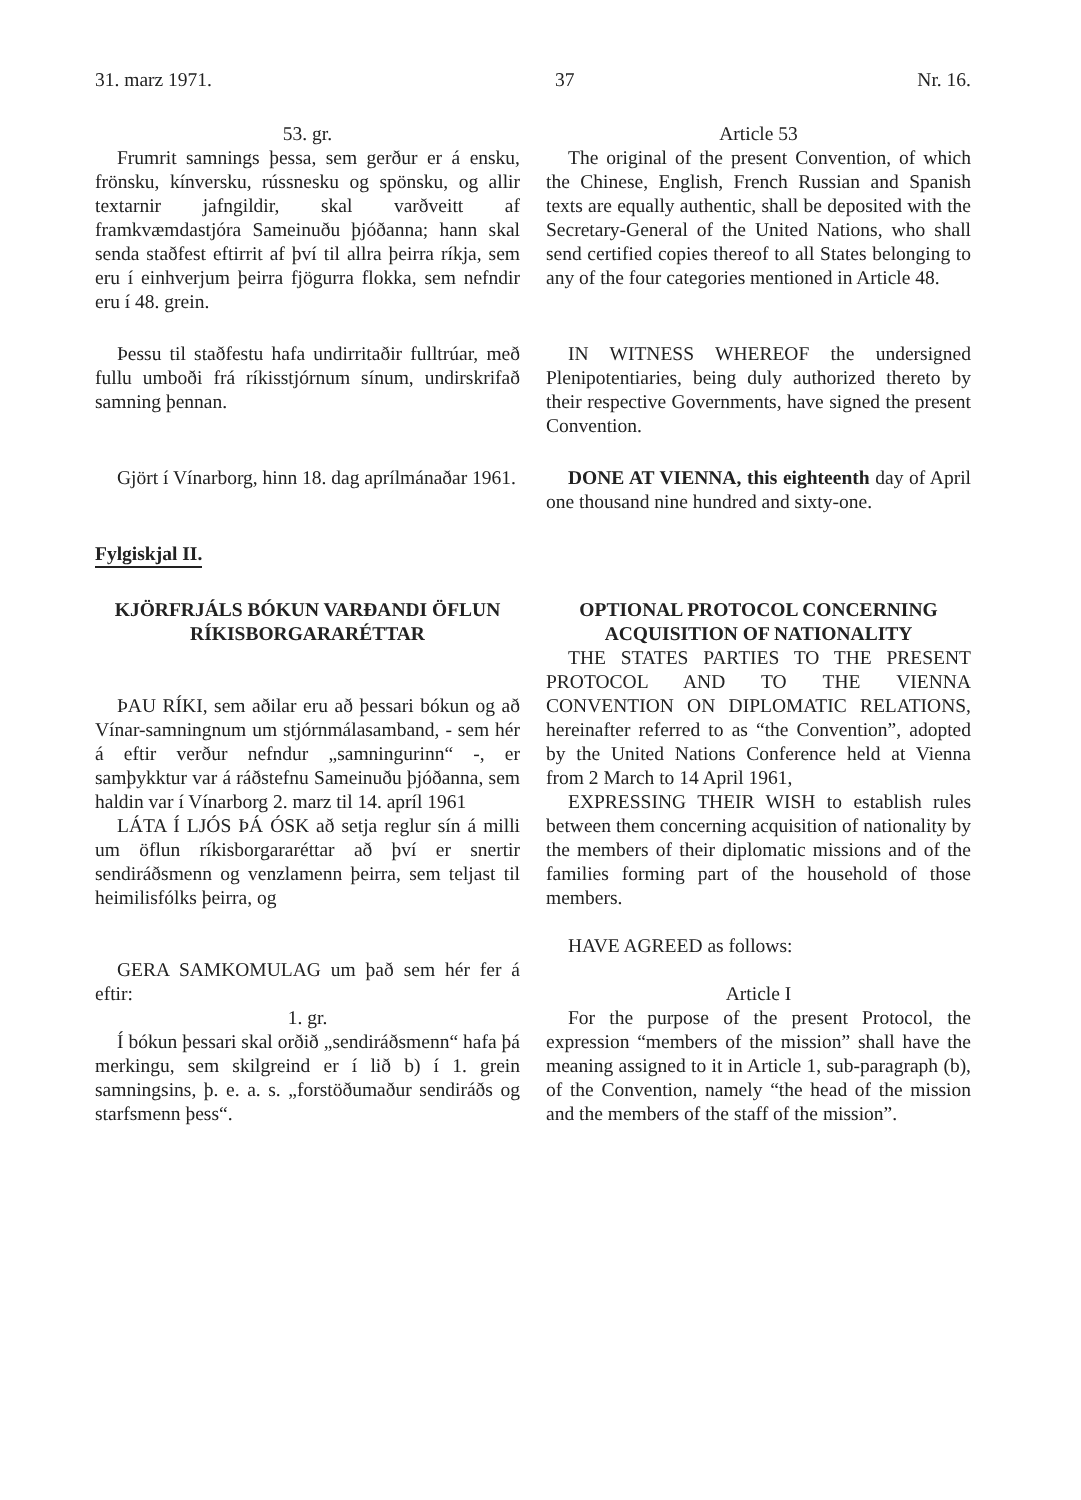31. marz 1971. 37 Nr. 16.
53. gr.
Frumrit samnings þessa, sem gerður er á ensku, frönsku, kínversku, rússnesku og spönsku, og allir textarnir jafngildir, skal varðveitt af framkvæmdastjóra Sameinuðu þjóðanna; hann skal senda staðfest eftirrit af því til allra þeirra ríkja, sem eru í einhverjum þeirra fjögurra flokka, sem nefndir eru í 48. grein.
Article 53
The original of the present Convention, of which the Chinese, English, French Russian and Spanish texts are equally authentic, shall be deposited with the Secretary-General of the United Nations, who shall send certified copies thereof to all States belonging to any of the four categories mentioned in Article 48.
Þessu til staðfestu hafa undirritaðir fulltrúar, með fullu umboði frá ríkisstjórnum sínum, undirskrifað samning þennan.
IN WITNESS WHEREOF the undersigned Plenipotentiaries, being duly authorized thereto by their respective Governments, have signed the present Convention.
Gjört í Vínarborg, hinn 18. dag aprílmánaðar 1961.
DONE AT VIENNA, this eighteenth day of April one thousand nine hundred and sixty-one.
Fylgiskjal II.
KJÖRFRJÁLS BÓKUN VARÐANDI ÖFLUN RÍKISBORGARARÉTTAR
ÞAU RÍKI, sem aðilar eru að þessari bókun og að Vínar-samningnum um stjórnmálasamband, - sem hér á eftir verður nefndur „samningurinn“ -, er samþykktur var á ráðstefnu Sameinuðu þjóðanna, sem haldin var í Vínarborg 2. marz til 14. apríl 1961
LÁTA Í LJÓS ÞÁ ÓSK að setja reglur sín á milli um öflun ríkisborgararéttar að því er snertir sendiráðsmenn og venzlamenn þeirra, sem teljast til heimilisfólks þeirra, og
GERA SAMKOMULAG um það sem hér fer á eftir:
1. gr.
Í bókun þessari skal orðið „sendiráðsmenn“ hafa þá merkingu, sem skilgreind er í lið b) í 1. grein samningsins, þ. e. a. s. „forstöðumaður sendiráðs og starfsmenn þess“.
OPTIONAL PROTOCOL CONCERNING ACQUISITION OF NATIONALITY
THE STATES PARTIES TO THE PRESENT PROTOCOL AND TO THE VIENNA CONVENTION ON DIPLOMATIC RELATIONS, hereinafter referred to as “the Convention”, adopted by the United Nations Conference held at Vienna from 2 March to 14 April 1961,
EXPRESSING THEIR WISH to establish rules between them concerning acquisition of nationality by the members of their diplomatic missions and of the families forming part of the household of those members.
HAVE AGREED as follows:
Article I
For the purpose of the present Protocol, the expression “members of the mission” shall have the meaning assigned to it in Article 1, sub-paragraph (b), of the Convention, namely “the head of the mission and the members of the staff of the mission”.